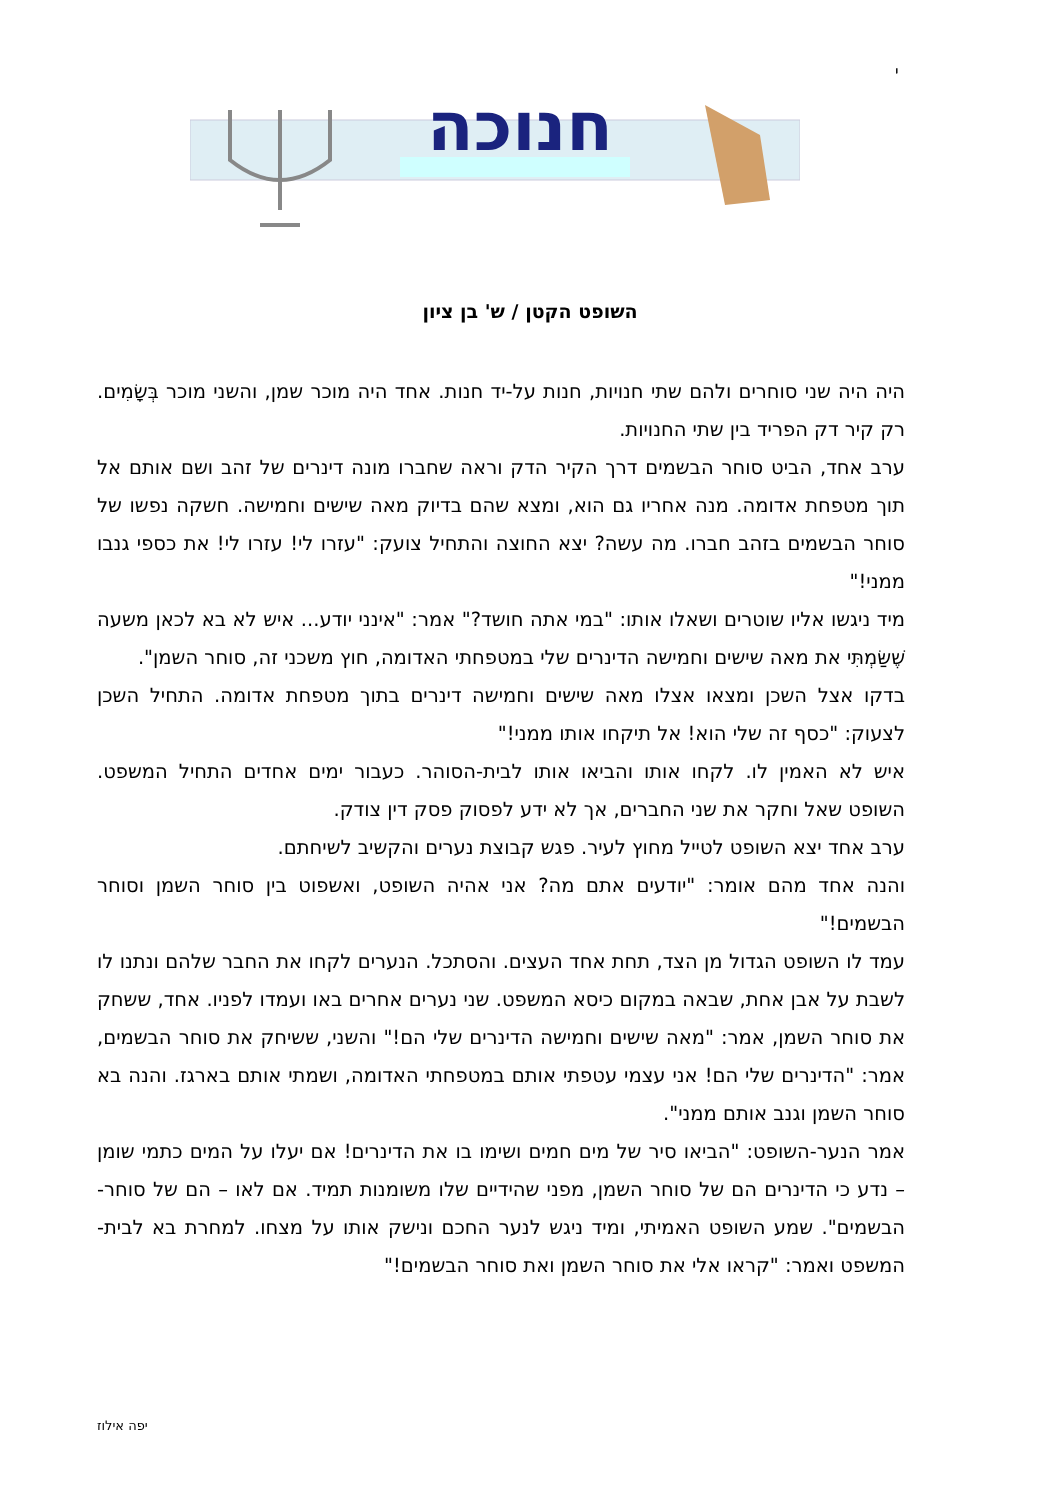י
חנוכה
השופט הקטן / ש' בן ציון
היה היה שני סוחרים ולהם שתי חנויות, חנות על-יד חנות. אחד היה מוכר שמן, והשני מוכר בְּשָׂמִים. רק קיר דק הפריד בין שתי החנויות.
ערב אחד, הביט סוחר הבשמים דרך הקיר הדק וראה שחברו מונה דינרים של זהב ושם אותם אל תוך מטפחת אדומה. מנה אחריו גם הוא, ומצא שהם בדיוק מאה שישים וחמישה. חשקה נפשו של סוחר הבשמים בזהב חברו. מה עשה? יצא החוצה והתחיל צועק: "עזרו לי! עזרו לי! את כספי גנבו ממני!"
מיד ניגשו אליו שוטרים ושאלו אותו: "במי אתה חושד?" אמר: "אינני יודע... איש לא בא לכאן משעה שֶׁשַּׂמְתִּי את מאה שישים וחמישה הדינרים שלי במטפחתי האדומה, חוץ משכני זה, סוחר השמן".
בדקו אצל השכן ומצאו אצלו מאה שישים וחמישה דינרים בתוך מטפחת אדומה. התחיל השכן לצעוק: "כסף זה שלי הוא! אל תיקחו אותו ממני!"
איש לא האמין לו. לקחו אותו והביאו אותו לבית-הסוהר. כעבור ימים אחדים התחיל המשפט. השופט שאל וחקר את שני החברים, אך לא ידע לפסוק פסק דין צודק.
ערב אחד יצא השופט לטייל מחוץ לעיר. פגש קבוצת נערים והקשיב לשיחתם.
והנה אחד מהם אומר: "יודעים אתם מה? אני אהיה השופט, ואשפוט בין סוחר השמן וסוחר הבשמים!"
עמד לו השופט הגדול מן הצד, תחת אחד העצים. והסתכל. הנערים לקחו את החבר שלהם ונתנו לו לשבת על אבן אחת, שבאה במקום כיסא המשפט. שני נערים אחרים באו ועמדו לפניו. אחד, ששחק את סוחר השמן, אמר: "מאה שישים וחמישה הדינרים שלי הם!" והשני, ששיחק את סוחר הבשמים, אמר: "הדינרים שלי הם! אני עצמי עטפתי אותם במטפחתי האדומה, ושמתי אותם בארגז. והנה בא סוחר השמן וגנב אותם ממני".
אמר הנער-השופט: "הביאו סיר של מים חמים ושימו בו את הדינרים! אם יעלו על המים כתמי שומן – נדע כי הדינרים הם של סוחר השמן, מפני שהידיים שלו משומנות תמיד. אם לאו – הם של סוחר-הבשמים". שמע השופט האמיתי, ומיד ניגש לנער החכם ונישק אותו על מצחו. למחרת בא לבית-המשפט ואמר: "קראו אלי את סוחר השמן ואת סוחר הבשמים!"
יפה אילוז